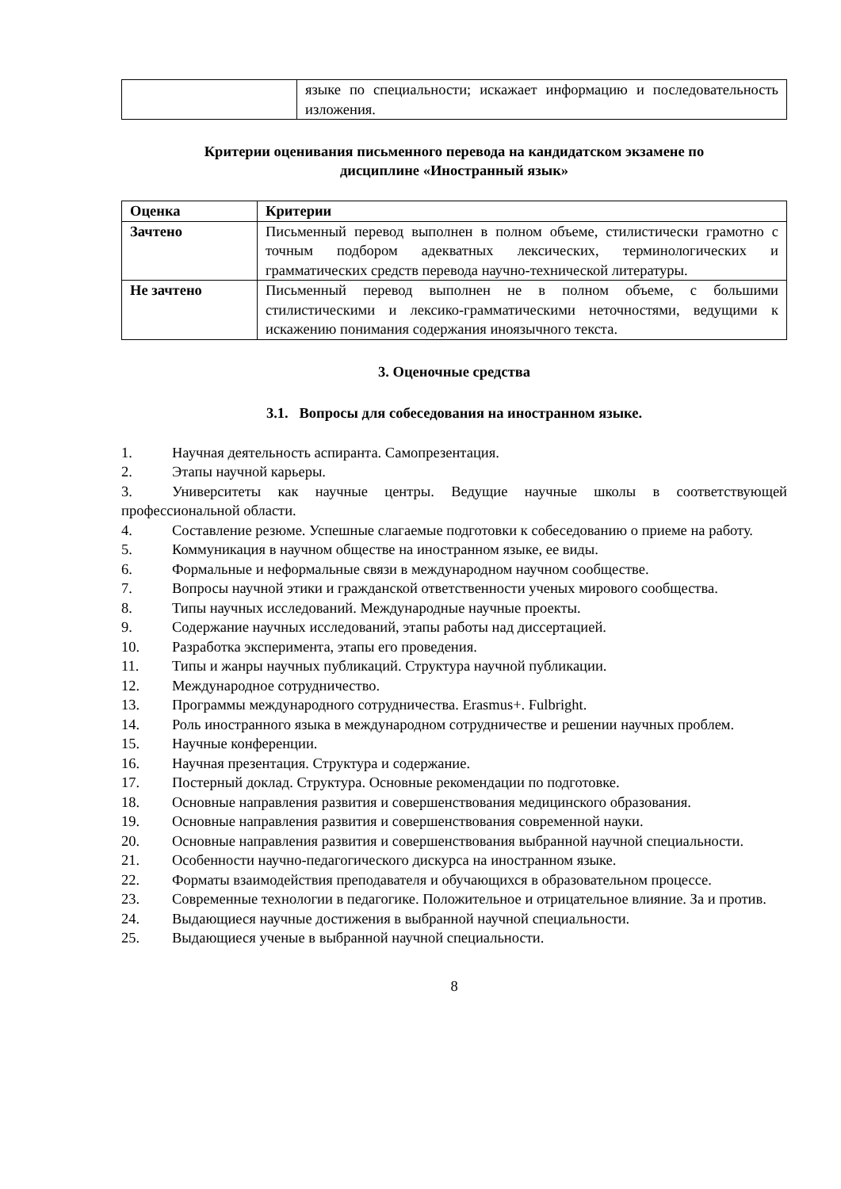| | языке по специальности; искажает информацию и последовательность изложения. |
Критерии оценивания письменного перевода на кандидатском экзамене по
дисциплине «Иностранный язык»
| Оценка | Критерии |
| --- | --- |
| Зачтено | Письменный перевод выполнен в полном объеме, стилистически грамотно с точным подбором адекватных лексических, терминологических и грамматических средств перевода научно-технической литературы. |
| Не зачтено | Письменный перевод выполнен не в полном объеме, с большими стилистическими и лексико-грамматическими неточностями, ведущими к искажению понимания содержания иноязычного текста. |
3. Оценочные средства
3.1. Вопросы для собеседования на иностранном языке.
1. Научная деятельность аспиранта. Самопрезентация.
2. Этапы научной карьеры.
3. Университеты как научные центры. Ведущие научные школы в соответствующей профессиональной области.
4. Составление резюме. Успешные слагаемые подготовки к собеседованию о приеме на работу.
5. Коммуникация в научном обществе на иностранном языке, ее виды.
6. Формальные и неформальные связи в международном научном сообществе.
7. Вопросы научной этики и гражданской ответственности ученых мирового сообщества.
8. Типы научных исследований. Международные научные проекты.
9. Содержание научных исследований, этапы работы над диссертацией.
10. Разработка эксперимента, этапы его проведения.
11. Типы и жанры научных публикаций. Структура научной публикации.
12. Международное сотрудничество.
13. Программы международного сотрудничества. Erasmus+. Fulbright.
14. Роль иностранного языка в международном сотрудничестве и решении научных проблем.
15. Научные конференции.
16. Научная презентация. Структура и содержание.
17. Постерный доклад. Структура. Основные рекомендации по подготовке.
18. Основные направления развития и совершенствования медицинского образования.
19. Основные направления развития и совершенствования современной науки.
20. Основные направления развития и совершенствования выбранной научной специальности.
21. Особенности научно-педагогического дискурса на иностранном языке.
22. Форматы взаимодействия преподавателя и обучающихся в образовательном процессе.
23. Современные технологии в педагогике. Положительное и отрицательное влияние. За и против.
24. Выдающиеся научные достижения в выбранной научной специальности.
25. Выдающиеся ученые в выбранной научной специальности.
8